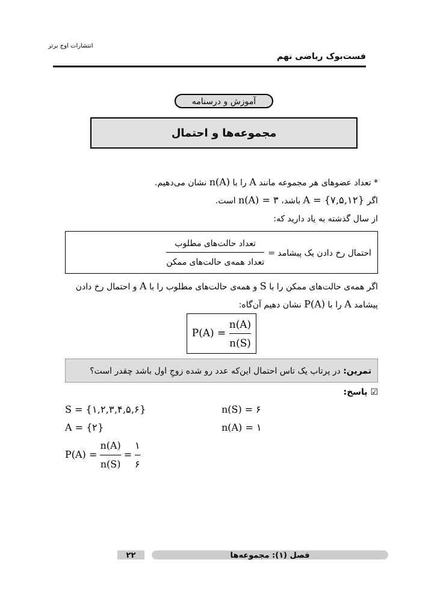انتشارات اوج برتر
فست‌بوک ریاضی نهم
آموزش و درسنامه
مجموعه‌ها و احتمال
* تعداد عضوهای هر مجموعه مانند A را با n(A) نشان می‌دهیم.
اگر A = {۷,۵,۱۲} باشد، n(A) = ۳ است.
از سال گذشته به یاد دارید که:
احتمال رخ دادن یک پیشامد = تعداد حالت‌های مطلوب تعداد همه‌ی حالت‌های ممکن
اگر همه‌ی حالت‌های ممکن را با S و همه‌ی حالت‌های مطلوب را با A و احتمال رخ دادن پیشامد A را با P(A) نشان دهیم آن‌گاه:
P(A) = n(A) n(S)
تمرین: در پرتاب یک تاس احتمال این‌که عدد رو شده زوجِ اول باشد چقدر است؟
☑ پاسخ:
S = {۱,۲,۳,۴,۵,۶}
n(S) = ۶
A = {۲}
n(A) = ۱
P(A) = n(A) n(S) = ۱ ۶
فصل (۱): مجموعه‌ها ۲۲